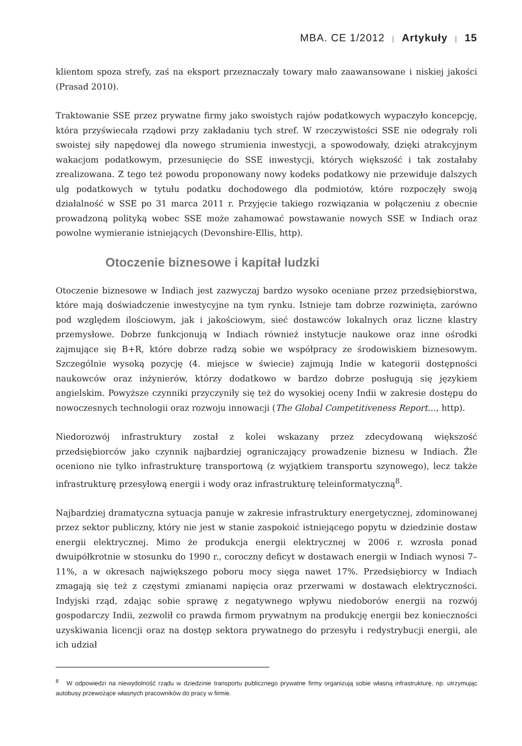MBA. CE 1/2012 | Artykuły | 15
klientom spoza strefy, zaś na eksport przeznaczały towary mało zaawansowane i niskiej jakości (Prasad 2010).
Traktowanie SSE przez prywatne firmy jako swoistych rajów podatkowych wypaczyło koncepcję, która przyświecała rządowi przy zakładaniu tych stref. W rzeczywistości SSE nie odegrały roli swoistej siły napędowej dla nowego strumienia inwestycji, a spowodowały, dzięki atrakcyjnym wakacjom podatkowym, przesunięcie do SSE inwestycji, których większość i tak zostałaby zrealizowana. Z tego też powodu proponowany nowy kodeks podatkowy nie przewiduje dalszych ulg podatkowych w tytułu podatku dochodowego dla podmiotów, które rozpoczęły swoją działalność w SSE po 31 marca 2011 r. Przyjęcie takiego rozwiązania w połączeniu z obecnie prowadzoną polityką wobec SSE może zahamować powstawanie nowych SSE w Indiach oraz powolne wymieranie istniejących (Devonshire-Ellis, http).
Otoczenie biznesowe i kapitał ludzki
Otoczenie biznesowe w Indiach jest zazwyczaj bardzo wysoko oceniane przez przedsiębiorstwa, które mają doświadczenie inwestycyjne na tym rynku. Istnieje tam dobrze rozwinięta, zarówno pod względem ilościowym, jak i jakościowym, sieć dostawców lokalnych oraz liczne klastry przemysłowe. Dobrze funkcjonują w Indiach również instytucje naukowe oraz inne ośrodki zajmujące się B+R, które dobrze radzą sobie we współpracy ze środowiskiem biznesowym. Szczególnie wysoką pozycję (4. miejsce w świecie) zajmują Indie w kategorii dostępności naukowców oraz inżynierów, którzy dodatkowo w bardzo dobrze posługują się językiem angielskim. Powyższe czynniki przyczyniły się też do wysokiej oceny Indii w zakresie dostępu do nowoczesnych technologii oraz rozwoju innowacji (The Global Competitiveness Report…, http).
Niedorozwój infrastruktury został z kolei wskazany przez zdecydowaną większość przedsiębiorców jako czynnik najbardziej ograniczający prowadzenie biznesu w Indiach. Źle oceniono nie tylko infrastrukturę transportową (z wyjątkiem transportu szynowego), lecz także infrastrukturę przesyłową energii i wody oraz infrastrukturę teleinformatyczną<sup>8</sup>.
Najbardziej dramatyczna sytuacja panuje w zakresie infrastruktury energetycznej, zdominowanej przez sektor publiczny, który nie jest w stanie zaspokoić istniejącego popytu w dziedzinie dostaw energii elektrycznej. Mimo że produkcja energii elektrycznej w 2006 r. wzrosła ponad dwuipółkrotnie w stosunku do 1990 r., coroczny deficyt w dostawach energii w Indiach wynosi 7–11%, a w okresach największego poboru mocy sięga nawet 17%. Przedsiębiorcy w Indiach zmagają się też z częstymi zmianami napięcia oraz przerwami w dostawach elektryczności. Indyjski rząd, zdając sobie sprawę z negatywnego wpływu niedoborów energii na rozwój gospodarczy Indii, zezwolił co prawda firmom prywatnym na produkcję energii bez konieczności uzyskiwania licencji oraz na dostęp sektora prywatnego do przesyłu i redystrybucji energii, ale ich udział
<sup>8</sup> W odpowiedzi na niewydolność rządu w dziedzinie transportu publicznego prywatne firmy organizują sobie własną infrastrukturę, np. utrzymując autobusy przewożące własnych pracowników do pracy w firmie.